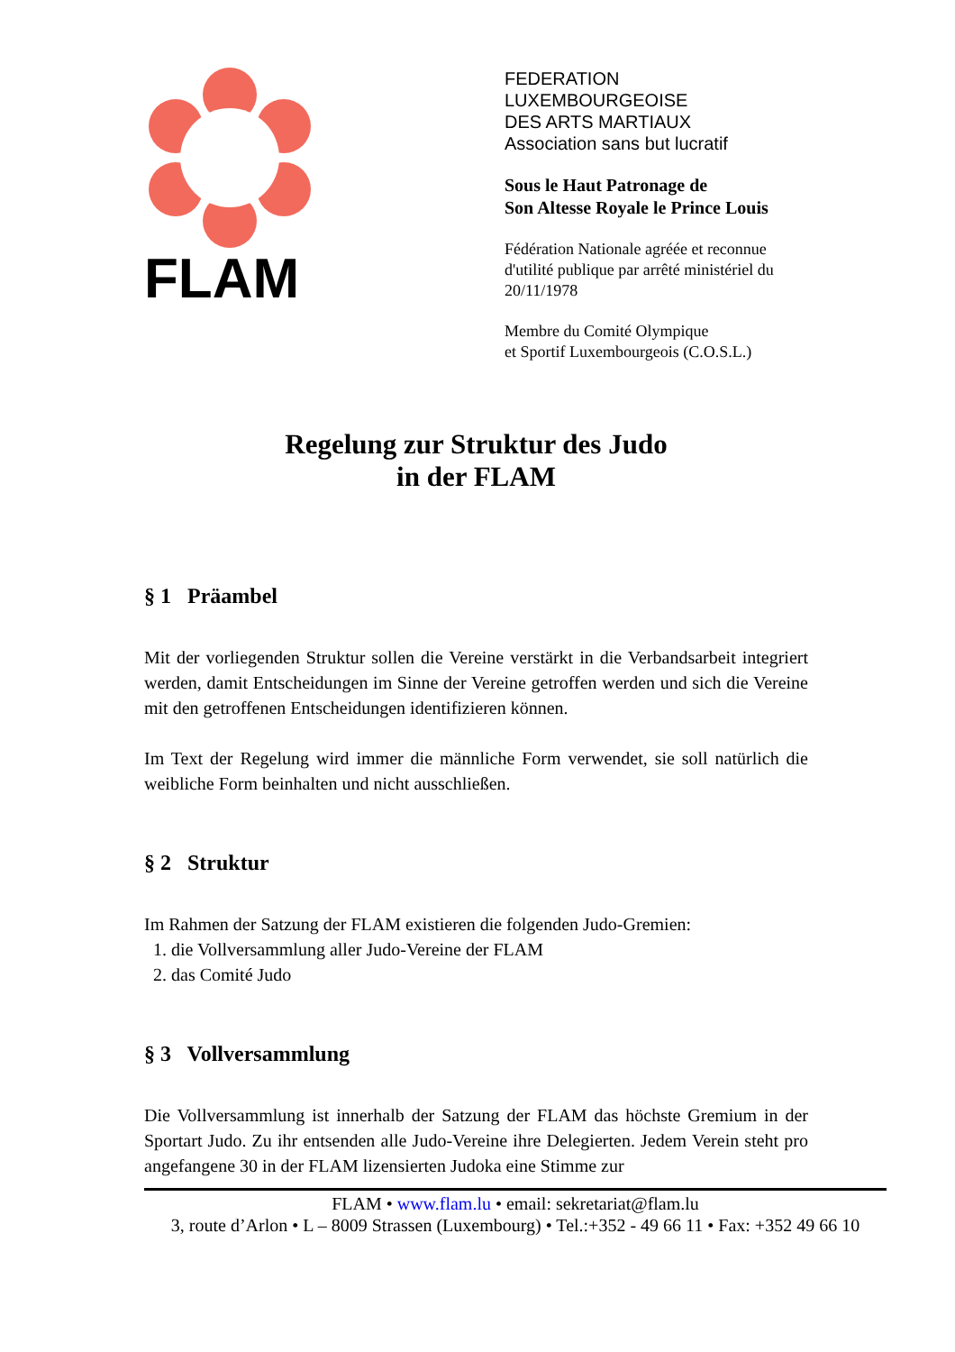FLAM
FEDERATION
LUXEMBOURGEOISE
DES ARTS MARTIAUX
Association sans but lucratif
Sous le Haut Patronage de
Son Altesse Royale le Prince Louis
Fédération Nationale agréée et reconnue
d'utilité publique par arrêté ministériel du
20/11/1978
Membre du Comité Olympique
et Sportif Luxembourgeois (C.O.S.L.)
Regelung zur Struktur des Judo
in der FLAM
§ 1 Präambel
Mit der vorliegenden Struktur sollen die Vereine verstärkt in die Verbandsarbeit integriert werden, damit Entscheidungen im Sinne der Vereine getroffen werden und sich die Vereine mit den getroffenen Entscheidungen identifizieren können.
Im Text der Regelung wird immer die männliche Form verwendet, sie soll natürlich die weibliche Form beinhalten und nicht ausschließen.
§ 2 Struktur
Im Rahmen der Satzung der FLAM existieren die folgenden Judo-Gremien:
1. die Vollversammlung aller Judo-Vereine der FLAM
2. das Comité Judo
§ 3 Vollversammlung
Die Vollversammlung ist innerhalb der Satzung der FLAM das höchste Gremium in der Sportart Judo. Zu ihr entsenden alle Judo-Vereine ihre Delegierten. Jedem Verein steht pro angefangene 30 in der FLAM lizensierten Judoka eine Stimme zur
FLAM • www.flam.lu • email: sekretariat@flam.lu
3, route d’Arlon • L – 8009 Strassen (Luxembourg) • Tel.:+352 - 49 66 11 • Fax: +352 49 66 10